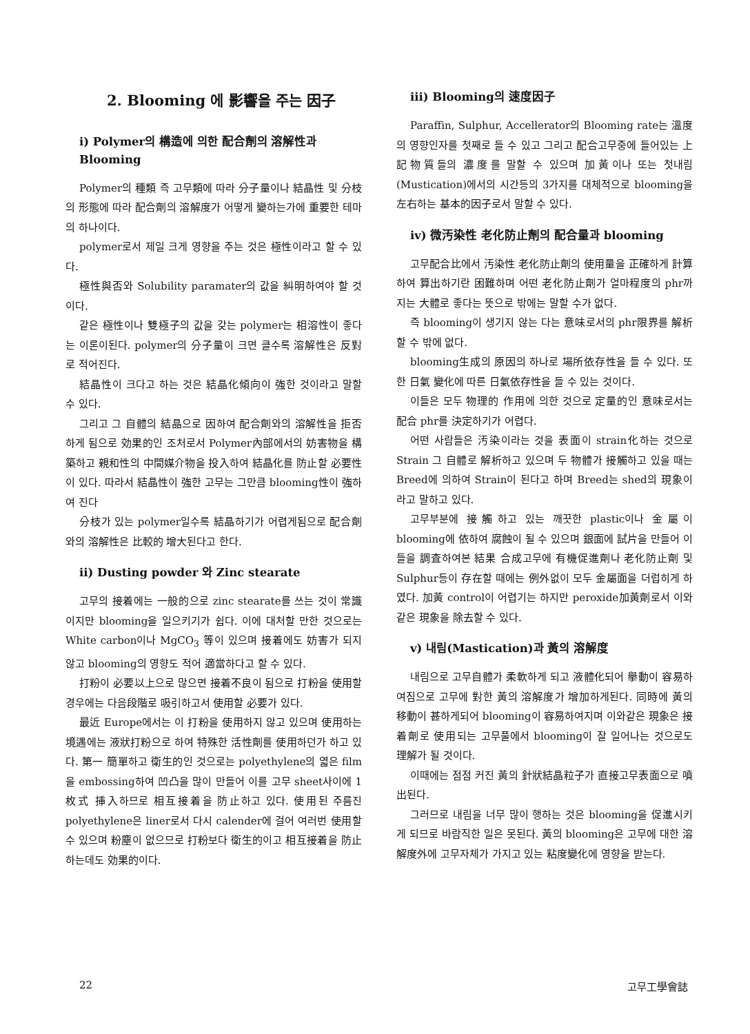2. Blooming 에 影響을 주는 因子
i) Polymer의 構造에 의한 配合劑의 溶解性과 Blooming
Polymer의 種類 즉 고무類에 따라 分子量이나 結晶性 및 分枝의 形態에 따라 配合劑의 溶解度가 어떻게 變하는가에 重要한 테마의 하나이다.
polymer로서 제일 크게 영향을 주는 것은 極性이라고 할 수 있다.
極性與否와 Solubility paramater의 값을 糾明하여야 할 것이다.
같은 極性이나 雙極子의 값을 갖는 polymer는 相溶性이 좋다는 이론이된다. polymer의 分子量이 크면 클수록 溶解性은 反對로 적어진다.
結晶性이 크다고 하는 것은 結晶化傾向이 強한 것이라고 말할 수 있다.
그리고 그 自體의 結晶으로 因하여 配合劑와의 溶解性을 拒否하게 됨으로 効果的인 조처로서 Polymer內部에서의 妨害物을 構築하고 親和性의 中間媒介物을 投入하여 結晶化를 防止할 必要性이 있다. 따라서 結晶性이 強한 고무는 그만큼 blooming性이 強하여 진다
分枝가 있는 polymer일수록 結晶하기가 어렵게됨으로 配合劑와의 溶解性은 比較的 增大된다고 한다.
ii) Dusting powder 와 Zinc stearate
고무의 接着에는 一般的으로 zinc stearate를 쓰는 것이 常識이지만 blooming을 일으키기가 쉽다. 이에 대처할 만한 것으로는 White carbon이나 MgCO<sub>3</sub> 等이 있으며 接着에도 妨害가 되지 않고 blooming의 영향도 적어 適當하다고 할 수 있다.
打粉이 必要以上으로 많으면 接着不良이 됨으로 打粉을 使用할 경우에는 다음段階로 吸引하고서 使用할 必要가 있다.
最近 Europe에서는 이 打粉을 使用하지 않고 있으며 使用하는 境遇에는 液狀打粉으로 하여 特殊한 活性劑를 使用하던가 하고 있다. 第一 簡單하고 衛生的인 것으로는 polyethylene의 엷은 film을 embossing하여 凹凸을 많이 만들어 이를 고무 sheet사이에 1枚式 挿入하므로 相互接着을 防止하고 있다. 使用된 주름진 polyethylene은 liner로서 다시 calender에 걸어 여러번 使用할 수 있으며 粉塵이 없으므로 打粉보다 衛生的이고 相互接着을 防止하는데도 効果的이다.
iii) Blooming의 速度因子
Paraffin, Sulphur, Accellerator의 Blooming rate는 溫度의 영향인자를 첫째로 들 수 있고 그리고 配合고무중에 들어있는 上記物質들의 濃度를 말할 수 있으며 加黃이나 또는 첫내림(Mustication)에서의 시간등의 3가지를 대체적으로 blooming을 左右하는 基本的因子로서 말할 수 있다.
iv) 微汚染性 老化防止劑의 配合量과 blooming
고무配合比에서 汚染性 老化防止劑의 使用量을 正確하게 計算하여 算出하기란 困難하며 어떤 老化防止劑가 얼마程度의 phr까지는 大體로 좋다는 뜻으로 밖에는 말할 수가 없다.
즉 blooming이 생기지 않는 다는 意味로서의 phr限界를 解析할 수 밖에 없다.
blooming生成의 原因의 하나로 場所依存性을 들 수 있다. 또한 日氣 變化에 따른 日氣依存性을 들 수 있는 것이다.
이들은 모두 物理的 作用에 의한 것으로 定量的인 意味로서는 配合 phr를 決定하기가 어렵다.
어떤 사람들은 汚染이라는 것을 表面이 strain化하는 것으로 Strain 그 自體로 解析하고 있으며 두 物體가 接觸하고 있을 때는 Breed에 의하여 Strain이 된다고 하며 Breed는 shed의 現象이라고 말하고 있다.
고무부분에 接觸하고 있는 깨끗한 plastic이나 金屬이 blooming에 依하여 腐蝕이 될 수 있으며 銀面에 試片을 만들어 이들을 調査하여본 結果 合成고무에 有機促進劑나 老化防止劑 및 Sulphur등이 存在할 때에는 例外없이 모두 金屬面을 더럽히게 하였다. 加黃 control이 어렵기는 하지만 peroxide加黃劑로서 이와 같은 現象을 除去할 수 있다.
v) 내림(Mastication)과 黃의 溶解度
내림으로 고무自體가 柔軟하게 되고 液體化되어 擧動이 容易하여짐으로 고무에 對한 黃의 溶解度가 增加하게된다. 同時에 黃의 移動이 甚하게되어 blooming이 容易하여지며 이와같은 現象은 接着劑로 使用되는 고무풀에서 blooming이 잘 일어나는 것으로도 理解가 될 것이다.
이때에는 점점 커진 黃의 針狀結晶粒子가 直接고무表面으로 噴出된다.
그러므로 내림을 너무 많이 행하는 것은 blooming을 促進시키게 되므로 바람직한 일은 못된다. 黃의 blooming은 고무에 대한 溶解度外에 고무자체가 가지고 있는 粘度變化에 영향을 받는다.
22 고무工學會誌